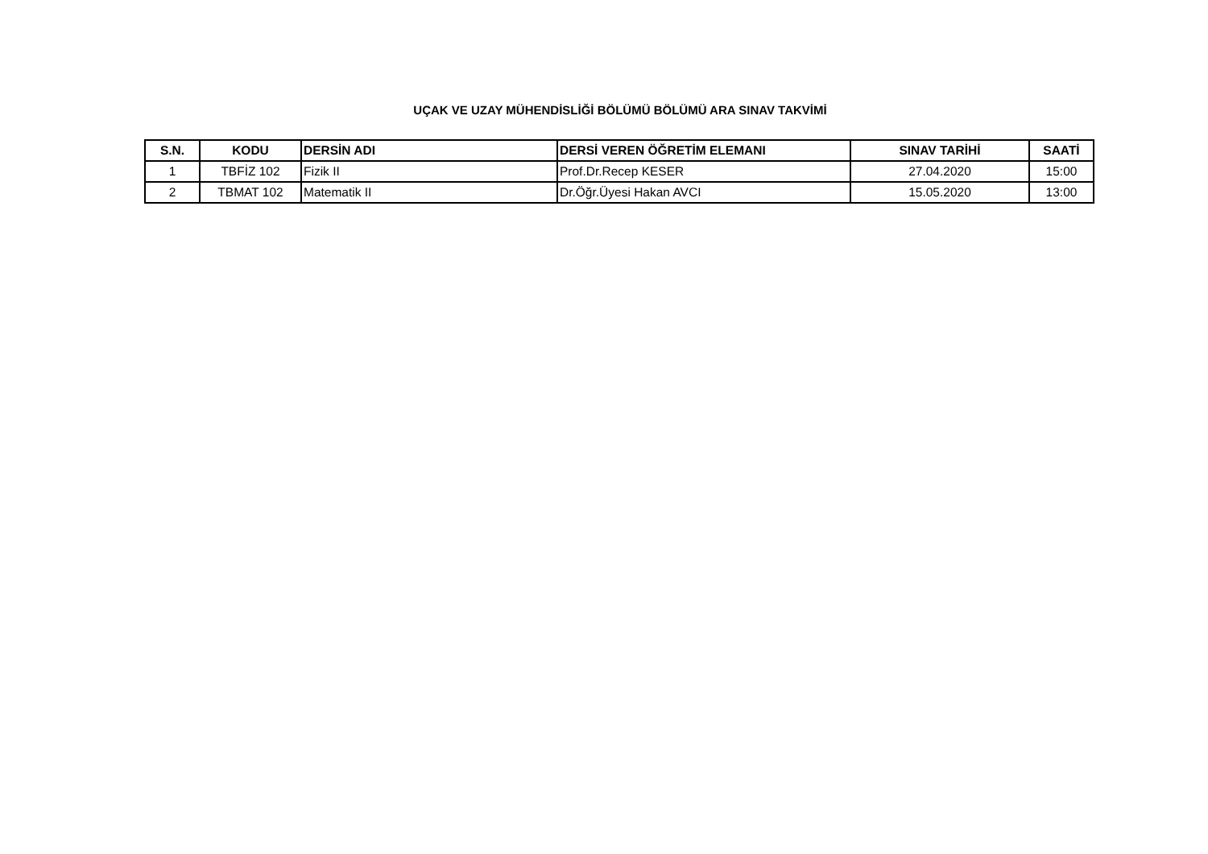UÇAK VE UZAY MÜHENDİSLİĞİ BÖLÜMÜ BÖLÜMÜ ARA SINAV TAKVİMİ
| S.N. | KODU | DERSİN ADI | DERSİ VEREN ÖĞRETİM ELEMANI | SINAV TARİHİ | SAATİ |
| --- | --- | --- | --- | --- | --- |
| 1 | TBFİZ 102 | Fizik II | Prof.Dr.Recep KESER | 27.04.2020 | 15:00 |
| 2 | TBMAT 102 | Matematik II | Dr.Öğr.Üyesi Hakan AVCI | 15.05.2020 | 13:00 |